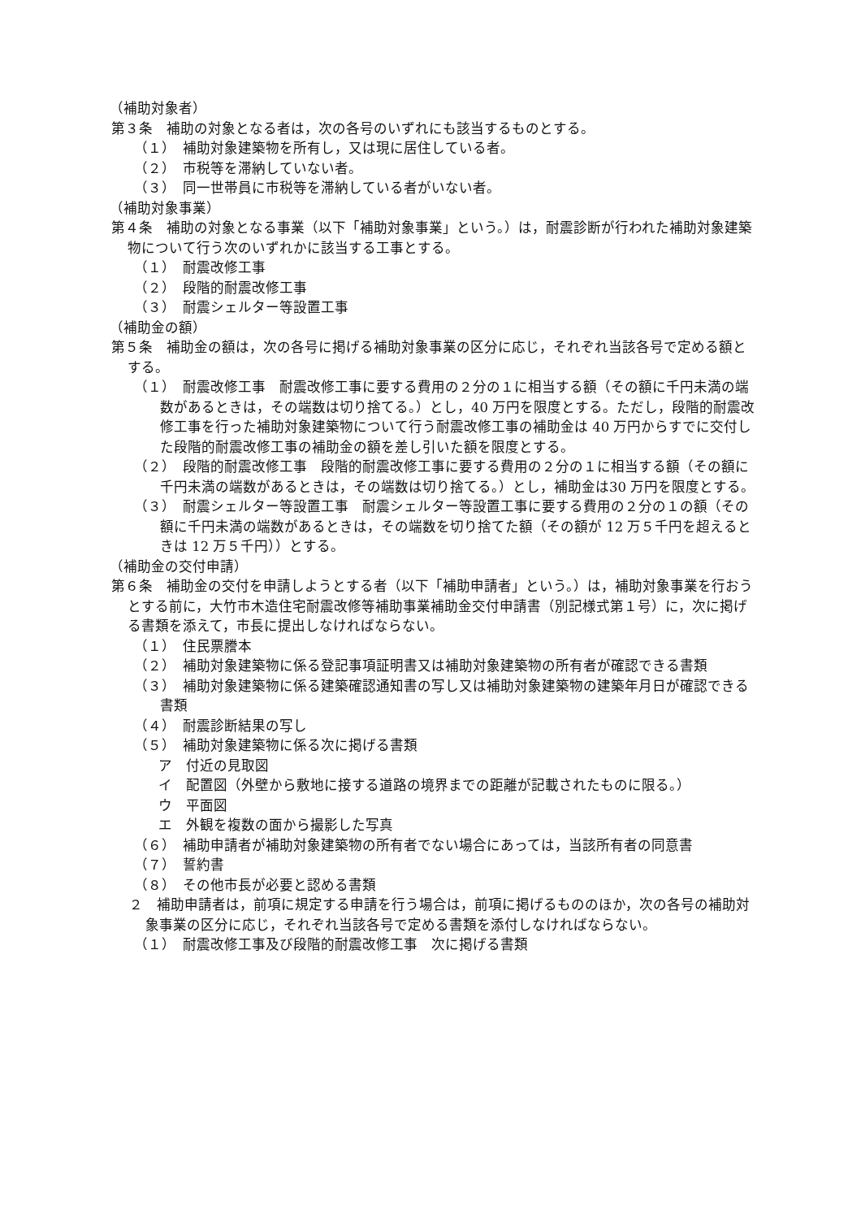（補助対象者）
第３条　補助の対象となる者は，次の各号のいずれにも該当するものとする。
（１）　補助対象建築物を所有し，又は現に居住している者。
（２）　市税等を滞納していない者。
（３）　同一世帯員に市税等を滞納している者がいない者。
（補助対象事業）
第４条　補助の対象となる事業（以下「補助対象事業」という。）は，耐震診断が行われた補助対象建築物について行う次のいずれかに該当する工事とする。
（１）　耐震改修工事
（２）　段階的耐震改修工事
（３）　耐震シェルター等設置工事
（補助金の額）
第５条　補助金の額は，次の各号に掲げる補助対象事業の区分に応じ，それぞれ当該各号で定める額とする。
（１）　耐震改修工事　耐震改修工事に要する費用の２分の１に相当する額（その額に千円未満の端数があるときは，その端数は切り捨てる。）とし，40 万円を限度とする。ただし，段階的耐震改修工事を行った補助対象建築物について行う耐震改修工事の補助金は 40 万円からすでに交付した段階的耐震改修工事の補助金の額を差し引いた額を限度とする。
（２）　段階的耐震改修工事　段階的耐震改修工事に要する費用の２分の１に相当する額（その額に千円未満の端数があるときは，その端数は切り捨てる。）とし，補助金は30 万円を限度とする。
（３）　耐震シェルター等設置工事　耐震シェルター等設置工事に要する費用の２分の１の額（その額に千円未満の端数があるときは，その端数を切り捨てた額（その額が 12 万５千円を超えるときは 12 万５千円））とする。
（補助金の交付申請）
第６条　補助金の交付を申請しようとする者（以下「補助申請者」という。）は，補助対象事業を行おうとする前に，大竹市木造住宅耐震改修等補助事業補助金交付申請書（別記様式第１号）に，次に掲げる書類を添えて，市長に提出しなければならない。
（１）　住民票謄本
（２）　補助対象建築物に係る登記事項証明書又は補助対象建築物の所有者が確認できる書類
（３）　補助対象建築物に係る建築確認通知書の写し又は補助対象建築物の建築年月日が確認できる書類
（４）　耐震診断結果の写し
（５）　補助対象建築物に係る次に掲げる書類
ア　付近の見取図
イ　配置図（外壁から敷地に接する道路の境界までの距離が記載されたものに限る。）
ウ　平面図
エ　外観を複数の面から撮影した写真
（６）　補助申請者が補助対象建築物の所有者でない場合にあっては，当該所有者の同意書
（７）　誓約書
（８）　その他市長が必要と認める書類
２　補助申請者は，前項に規定する申請を行う場合は，前項に掲げるもののほか，次の各号の補助対象事業の区分に応じ，それぞれ当該各号で定める書類を添付しなければならない。
（１）　耐震改修工事及び段階的耐震改修工事　次に掲げる書類